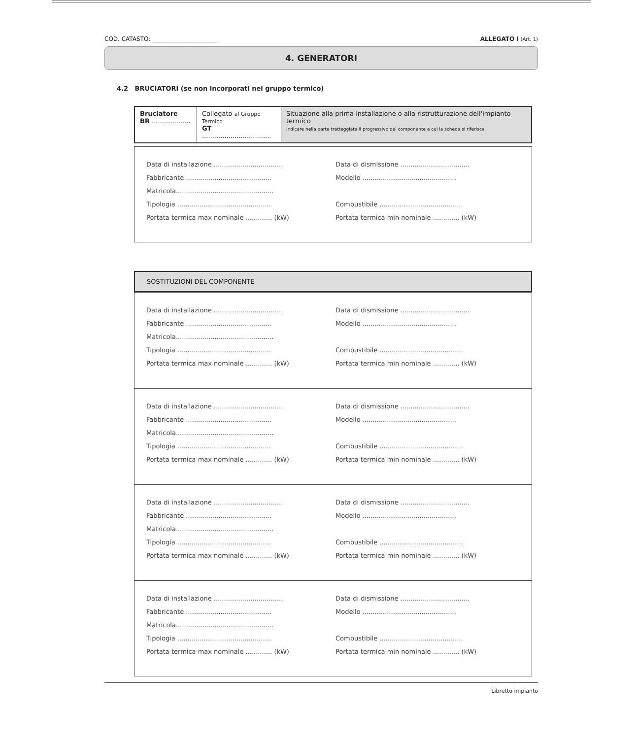COD. CATASTO: ______________________ ALLEGATO I (Art. 1)
4. GENERATORI
4.2 BRUCIATORI (se non incorporati nel gruppo termico)
| Bruciatore BR ................... | Collegato al Gruppo Termico GT .................................. | Situazione alla prima installazione o alla ristrutturazione dell'impianto termico Indicare nella parte tratteggiata il progressivo del componente a cui la scheda si riferisce |
Data di installazione .................................. Data di dismissione ..................................
Fabbricante .......................................... Modello ..............................................
Matricola................................................
Tipologia .............................................. Combustibile .........................................
Portata termica max nominale ............. (kW) Portata termica min nominale ............. (kW)
SOSTITUZIONI DEL COMPONENTE
Data di installazione .................................. Data di dismissione ..................................
Fabbricante .......................................... Modello ..............................................
Matricola................................................
Tipologia .............................................. Combustibile .........................................
Portata termica max nominale ............. (kW) Portata termica min nominale ............. (kW)
Data di installazione .................................. Data di dismissione ..................................
Fabbricante .......................................... Modello ..............................................
Matricola................................................
Tipologia .............................................. Combustibile .........................................
Portata termica max nominale ............. (kW) Portata termica min nominale ............. (kW)
Data di installazione .................................. Data di dismissione ..................................
Fabbricante .......................................... Modello ..............................................
Matricola................................................
Tipologia .............................................. Combustibile .........................................
Portata termica max nominale ............. (kW) Portata termica min nominale ............. (kW)
Data di installazione .................................. Data di dismissione ..................................
Fabbricante .......................................... Modello ..............................................
Matricola................................................
Tipologia .............................................. Combustibile .........................................
Portata termica max nominale ............. (kW) Portata termica min nominale ............. (kW)
Libretto impianto